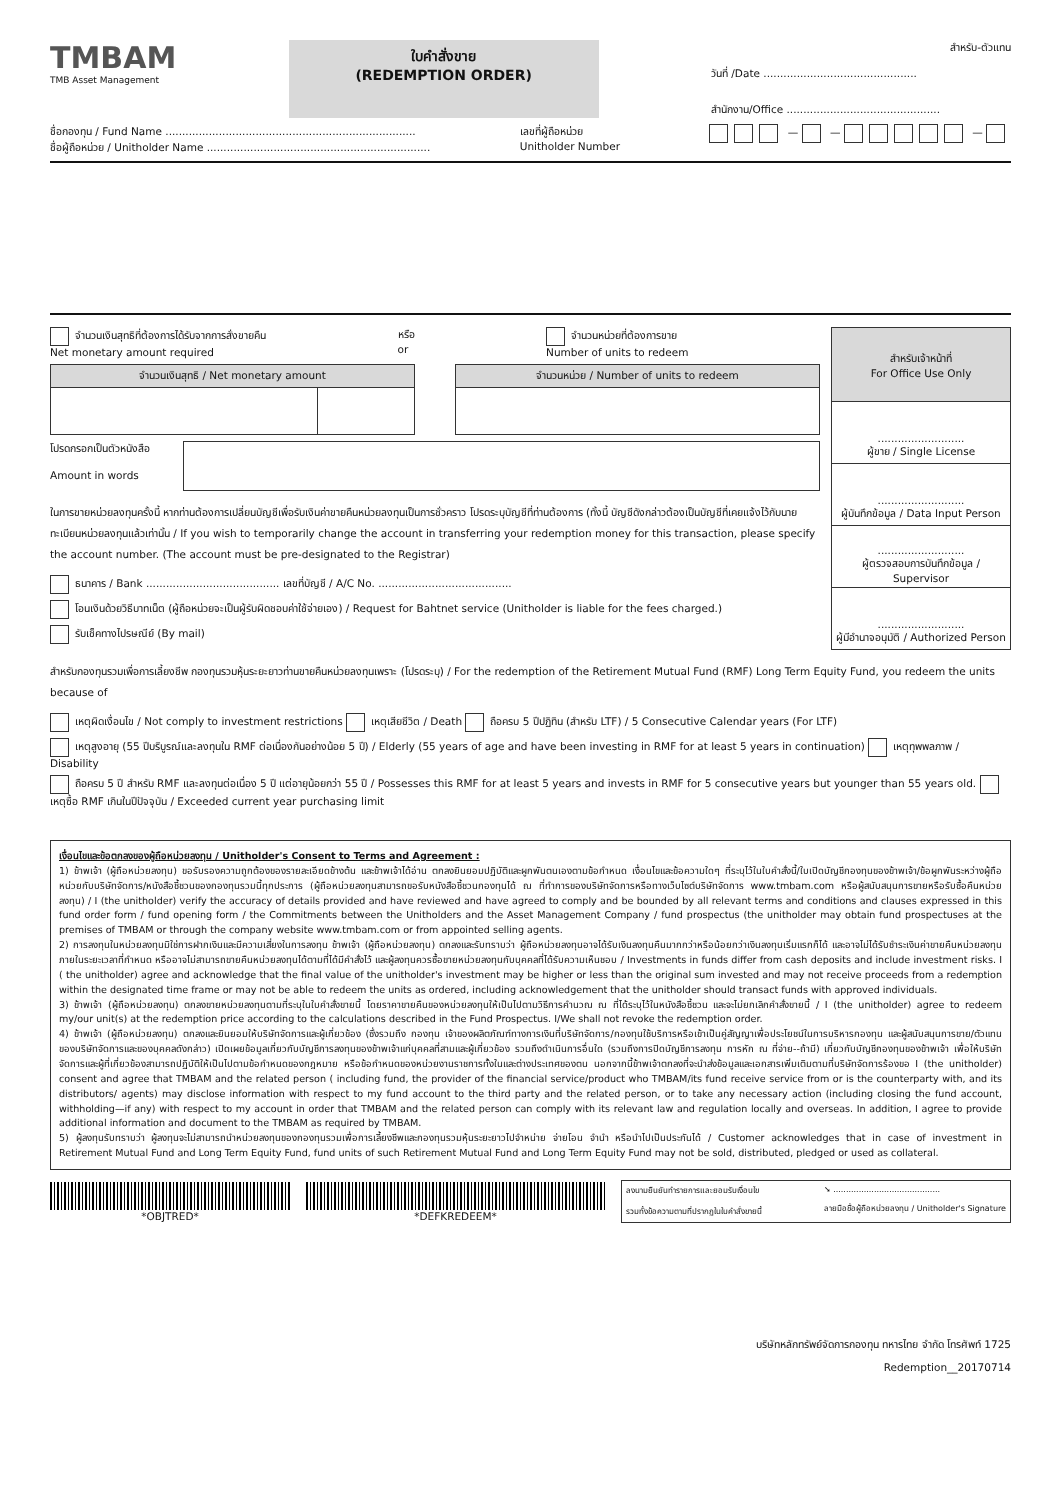TMBAM
TMB Asset Management
ใบคำสั่งขาย
(REDEMPTION ORDER)
สำหรับ-ตัวแทน
วันที่ /Date ..............................................
สำนักงาน/Office ..............................................
ชื่อกองทุน / Fund Name ...........................................................................
ชื่อผู้ถือหน่วย / Unitholder Name ...................................................................
เลขที่ผู้ถือหน่วย
Unitholder Number
— — —
จำนวนเงินสุทธิที่ต้องการได้รับจากการสั่งขายคืน
Net monetary amount required
หรือ
or
จำนวนหน่วยที่ต้องการขาย
Number of units to redeem
| จำนวนเงินสุทธิ / Net monetary amount | |
| --- | --- |
| จำนวนหน่วย / Number of units to redeem |
| --- |
โปรดกรอกเป็นตัวหนังสือ
Amount in words
ในการขายหน่วยลงทุนครั้งนี้ หากท่านต้องการเปลี่ยนบัญชีเพื่อรับเงินค่าขายคืนหน่วยลงทุนเป็นการชั่วคราว โปรดระบุบัญชีที่ท่านต้องการ (ทั้งนี้ บัญชีดังกล่าวต้องเป็นบัญชีที่เคยแจ้งไว้กับนายทะเบียนหน่วยลงทุนแล้วเท่านั้น / If you wish to temporarily change the account in transferring your redemption money for this transaction, please specify the account number. (The account must be pre-designated to the Registrar)
ธนาคาร / Bank ........................................ เลขที่บัญชี / A/C No. ........................................
โอนเงินด้วยวิธีบาทเน็ต (ผู้ถือหน่วยจะเป็นผู้รับผิดชอบค่าใช้จ่ายเอง) / Request for Bahtnet service (Unitholder is liable for the fees charged.)
รับเช็คทางไปรษณีย์ (By mail)
| สำหรับเจ้าหน้าที่ For Office Use Only |
| --- |
| .......................... ผู้ขาย / Single License |
| .......................... ผู้บันทึกข้อมูล / Data Input Person |
| .......................... ผู้ตรวจสอบการบันทึกข้อมูล / Supervisor |
| .......................... ผู้มีอำนาจอนุมัติ / Authorized Person |
สำหรับกองทุนรวมเพื่อการเลี้ยงชีพ กองทุนรวมหุ้นระยะยาวท่านขายคืนหน่วยลงทุนเพราะ (โปรดระบุ) / For the redemption of the Retirement Mutual Fund (RMF) Long Term Equity Fund, you redeem the units because of
เหตุผิดเงื่อนไข / Not comply to investment restrictions เหตุเสียชีวิต / Death ถือครบ 5 ปีปฏิทิน (สำหรับ LTF) / 5 Consecutive Calendar years (For LTF)
เหตุสูงอายุ (55 ปีบริบูรณ์และลงทุนใน RMF ต่อเนื่องกันอย่างน้อย 5 ปี) / Elderly (55 years of age and have been investing in RMF for at least 5 years in continuation) เหตุทุพพลภาพ / Disability
ถือครบ 5 ปี สำหรับ RMF และลงทุนต่อเนื่อง 5 ปี แต่อายุน้อยกว่า 55 ปี / Possesses this RMF for at least 5 years and invests in RMF for 5 consecutive years but younger than 55 years old. เหตุซื้อ RMF เกินในปีปัจจุบัน / Exceeded current year purchasing limit
เงื่อนไขและข้อตกลงของผู้ถือหน่วยลงทุน / Unitholder's Consent to Terms and Agreement :
1) ข้าพเจ้า (ผู้ถือหน่วยลงทุน) ขอรับรองความถูกต้องของรายละเอียดข้างต้น และข้าพเจ้าได้อ่าน ตกลงยินยอมปฏิบัติและผูกพันตนเองตามข้อกำหนด เงื่อนไขและข้อความใดๆ ที่ระบุไว้ในใบคำสั่งนี้/ใบเปิดบัญชีกองทุนของข้าพเจ้า/ข้อผูกพันระหว่างผู้ถือหน่วยกับบริษัทจัดการ/หนังสือชี้ชวนของกองทุนรวมนี้ทุกประการ (ผู้ถือหน่วยลงทุนสามารถขอรับหนังสือชี้ชวนกองทุนได้ ณ ที่ทำการของบริษัทจัดการหรือทางเว็บไซต์บริษัทจัดการ www.tmbam.com หรือผู้สนับสนุนการขายหรือรับซื้อคืนหน่วยลงทุน) / I (the unitholder) verify the accuracy of details provided and have reviewed and have agreed to comply and be bounded by all relevant terms and conditions and clauses expressed in this fund order form / fund opening form / the Commitments between the Unitholders and the Asset Management Company / fund prospectus (the unitholder may obtain fund prospectuses at the premises of TMBAM or through the company website www.tmbam.com or from appointed selling agents.
2) การลงทุนในหน่วยลงทุนมิใช่การฝากเงินและมีความเสี่ยงในการลงทุน ข้าพเจ้า (ผู้ถือหน่วยลงทุน) ตกลงและรับทราบว่า ผู้ถือหน่วยลงทุนอาจได้รับเงินลงทุนคืนมากกว่าหรือน้อยกว่าเงินลงทุนเริ่มแรกก็ได้ และอาจไม่ได้รับชำระเงินค่าขายคืนหน่วยลงทุนภายในระยะเวลาที่กำหนด หรืออาจไม่สามารถขายคืนหน่วยลงทุนได้ตามที่ได้มีคำสั่งไว้ และผู้ลงทุนควรซื้อขายหน่วยลงทุนกับบุคคลที่ได้รับความเห็นชอบ / Investments in funds differ from cash deposits and include investment risks. I ( the unitholder) agree and acknowledge that the final value of the unitholder's investment may be higher or less than the original sum invested and may not receive proceeds from a redemption within the designated time frame or may not be able to redeem the units as ordered, including acknowledgement that the unitholder should transact funds with approved individuals.
3) ข้าพเจ้า (ผู้ถือหน่วยลงทุน) ตกลงขายหน่วยลงทุนตามที่ระบุในใบคำสั่งขายนี้ โดยราคาขายคืนของหน่วยลงทุนให้เป็นไปตามวิธีการคำนวณ ณ ที่ได้ระบุไว้ในหนังสือชี้ชวน และจะไม่ยกเลิกคำสั่งขายนี้ / I (the unitholder) agree to redeem my/our unit(s) at the redemption price according to the calculations described in the Fund Prospectus. I/We shall not revoke the redemption order.
4) ข้าพเจ้า (ผู้ถือหน่วยลงทุน) ตกลงและยินยอมให้บริษัทจัดการและผู้เกี่ยวข้อง (ซึ่งรวมถึง กองทุน เจ้าของผลิตภัณฑ์ทางการเงินที่บริษัทจัดการ/กองทุนใช้บริการหรือเข้าเป็นคู่สัญญาเพื่อประโยชน์ในการบริหารกองทุน และผู้สนับสนุนการขาย/ตัวแทนของบริษัทจัดการและของบุคคลดังกล่าว) เปิดเผยข้อมูลเกี่ยวกับบัญชีการลงทุนของข้าพเจ้าแก่บุคคลที่สามและผู้เกี่ยวข้อง รวมถึงดำเนินการอื่นใด (รวมถึงการปิดบัญชีการลงทุน การหัก ณ ที่จ่าย--ถ้ามี) เกี่ยวกับบัญชีกองทุนของข้าพเจ้า เพื่อให้บริษัทจัดการและผู้ที่เกี่ยวข้องสามารถปฏิบัติให้เป็นไปตามข้อกำหนดของกฎหมาย หรือข้อกำหนดของหน่วยงานราชการทั้งในและต่างประเทศของตน นอกจากนี้ข้าพเจ้าตกลงที่จะนำส่งข้อมูลและเอกสารเพิ่มเติมตามที่บริษัทจัดการร้องขอ I (the unitholder) consent and agree that TMBAM and the related person ( including fund, the provider of the financial service/product who TMBAM/its fund receive service from or is the counterparty with, and its distributors/ agents) may disclose information with respect to my fund account to the third party and the related person, or to take any necessary action (including closing the fund account, withholding—if any) with respect to my account in order that TMBAM and the related person can comply with its relevant law and regulation locally and overseas. In addition, I agree to provide additional information and document to the TMBAM as required by TMBAM.
5) ผู้ลงทุนรับทราบว่า ผู้ลงทุนจะไม่สามารถนำหน่วยลงทุนของกองทุนรวมเพื่อการเลี้ยงชีพและกองทุนรวมหุ้นระยะยาวไปจำหน่าย จ่ายโอน จำนำ หรือนำไปเป็นประกันได้ / Customer acknowledges that in case of investment in Retirement Mutual Fund and Long Term Equity Fund, fund units of such Retirement Mutual Fund and Long Term Equity Fund may not be sold, distributed, pledged or used as collateral.
*OBJTRED* *DEFKREDEEM*
ลงนามยืนยันทำรายการและยอมรับเงื่อนไข
รวมทั้งข้อความตามที่ปรากฏในใบคำสั่งขายนี้
➘ ..........................................
ลายมือชื่อผู้ถือหน่วยลงทุน / Unitholder's Signature
บริษัทหลักทรัพย์จัดการกองทุน ทหารไทย จำกัด โทรศัพท์ 1725
Redemption__20170714